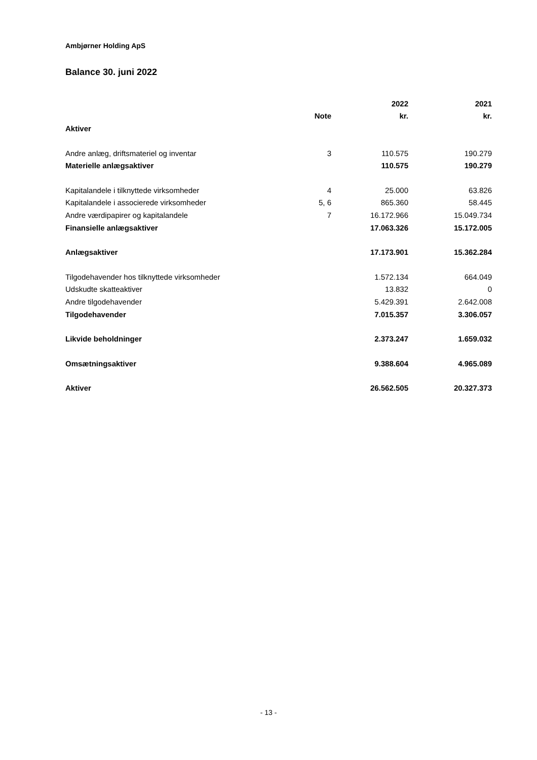Ambjørner Holding ApS
Balance 30. juni 2022
| | | 2022 | 2021 |
| --- | --- | --- | --- |
| | Note | kr. | kr. |
| Aktiver | | | |
| Andre anlæg, driftsmateriel og inventar | 3 | 110.575 | 190.279 |
| Materielle anlægsaktiver | | 110.575 | 190.279 |
| Kapitalandele i tilknyttede virksomheder | 4 | 25.000 | 63.826 |
| Kapitalandele i associerede virksomheder | 5, 6 | 865.360 | 58.445 |
| Andre værdipapirer og kapitalandele | 7 | 16.172.966 | 15.049.734 |
| Finansielle anlægsaktiver | | 17.063.326 | 15.172.005 |
| Anlægsaktiver | | 17.173.901 | 15.362.284 |
| Tilgodehavender hos tilknyttede virksomheder | | 1.572.134 | 664.049 |
| Udskudte skatteaktiver | | 13.832 | 0 |
| Andre tilgodehavender | | 5.429.391 | 2.642.008 |
| Tilgodehavender | | 7.015.357 | 3.306.057 |
| Likvide beholdninger | | 2.373.247 | 1.659.032 |
| Omsætningsaktiver | | 9.388.604 | 4.965.089 |
| Aktiver | | 26.562.505 | 20.327.373 |
- 13 -